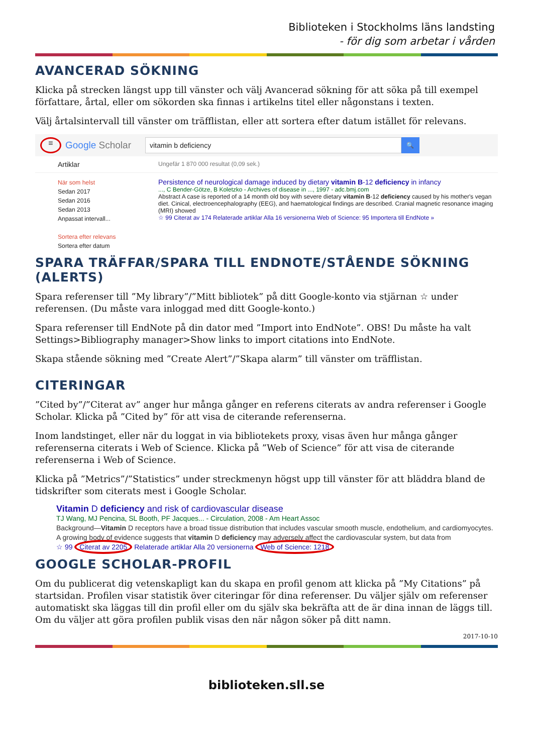Biblioteken i Stockholms läns landsting
- för dig som arbetar i vården
AVANCERAD SÖKNING
Klicka på strecken längst upp till vänster och välj Avancerad sökning för att söka på till exempel författare, årtal, eller om sökorden ska finnas i artikelns titel eller någonstans i texten.
Välj årtalsintervall till vänster om träfflistan, eller att sortera efter datum istället för relevans.
≡
Google Scholar
vitamin b deficiency
🔍
Artiklar
Ungefär 1 870 000 resultat (0,09 sek.)
När som helst
Sedan 2017
Sedan 2016
Sedan 2013
Anpassat intervall...
Sortera efter relevans
Sortera efter datum
Persistence of neurological damage induced by dietary vitamin B-12 deficiency in infancy
..., C Bender-Götze, B Koletzko - Archives of disease in ..., 1997 - adc.bmj.com
Abstract A case is reported of a 14 month old boy with severe dietary vitamin B-12 deficiency caused by his mother's vegan diet. Cinical, electroencephalography (EEG), and haematological findings are described. Cranial magnetic resonance imaging (MRI) showed
☆ 99 Citerat av 174 Relaterade artiklar Alla 16 versionerna Web of Science: 95 Importera till EndNote »
SPARA TRÄFFAR/SPARA TILL ENDNOTE/STÅENDE SÖKNING (ALERTS)
Spara referenser till ”My library”/”Mitt bibliotek” på ditt Google-konto via stjärnan ☆ under referensen. (Du måste vara inloggad med ditt Google-konto.)
Spara referenser till EndNote på din dator med ”Import into EndNote”. OBS! Du måste ha valt Settings>Bibliography manager>Show links to import citations into EndNote.
Skapa stående sökning med ”Create Alert”/”Skapa alarm” till vänster om träfflistan.
CITERINGAR
”Cited by”/”Citerat av” anger hur många gånger en referens citerats av andra referenser i Google Scholar. Klicka på ”Cited by” för att visa de citerande referenserna.
Inom landstinget, eller när du loggat in via bibliotekets proxy, visas även hur många gånger referenserna citerats i Web of Science. Klicka på ”Web of Science” för att visa de citerande referenserna i Web of Science.
Klicka på ”Metrics”/”Statistics” under streckmenyn högst upp till vänster för att bläddra bland de tidskrifter som citerats mest i Google Scholar.
Vitamin D deficiency and risk of cardiovascular disease
TJ Wang, MJ Pencina, SL Booth, PF Jacques... - Circulation, 2008 - Am Heart Assoc
Background—Vitamin D receptors have a broad tissue distribution that includes vascular smooth muscle, endothelium, and cardiomyocytes. A growing body of evidence suggests that vitamin D deficiency may adversely affect the cardiovascular system, but data from
☆ 99 Citerat av 2205 Relaterade artiklar Alla 20 versionerna Web of Science: 1218
GOOGLE SCHOLAR-PROFIL
Om du publicerat dig vetenskapligt kan du skapa en profil genom att klicka på ”My Citations” på startsidan. Profilen visar statistik över citeringar för dina referenser. Du väljer själv om referenser automatiskt ska läggas till din profil eller om du själv ska bekräfta att de är dina innan de läggs till. Om du väljer att göra profilen publik visas den när någon söker på ditt namn.
2017-10-10
biblioteken.sll.se